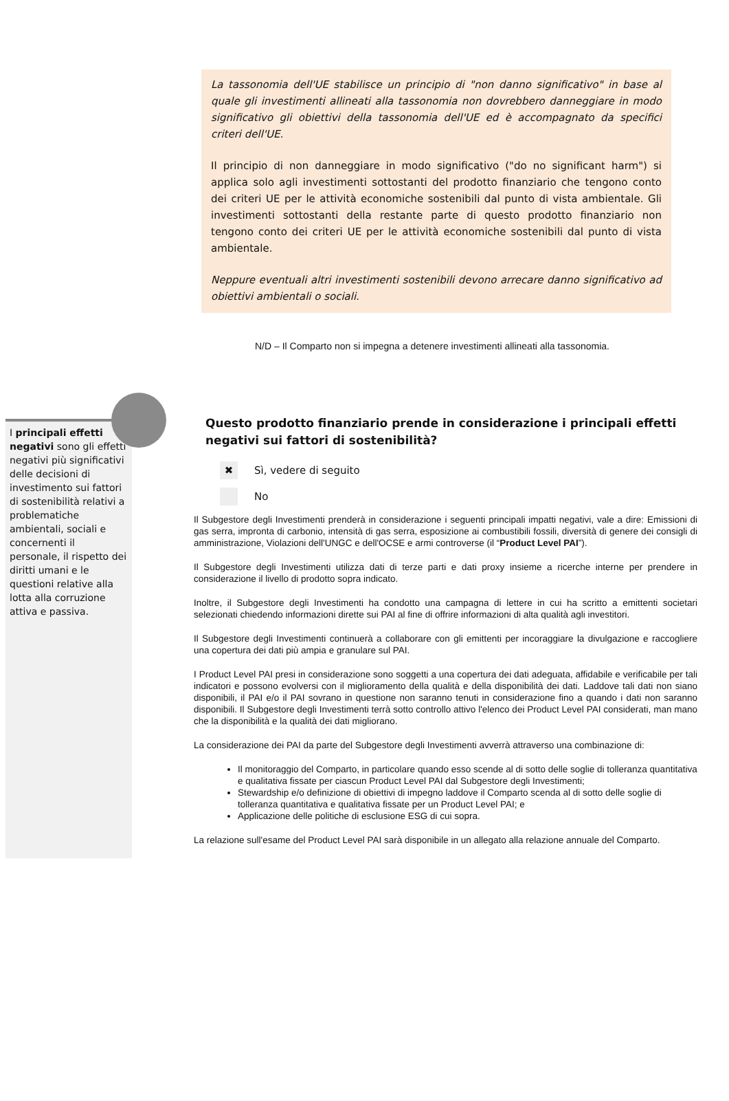La tassonomia dell'UE stabilisce un principio di "non danno significativo" in base al quale gli investimenti allineati alla tassonomia non dovrebbero danneggiare in modo significativo gli obiettivi della tassonomia dell'UE ed è accompagnato da specifici criteri dell'UE.
Il principio di non danneggiare in modo significativo ("do no significant harm") si applica solo agli investimenti sottostanti del prodotto finanziario che tengono conto dei criteri UE per le attività economiche sostenibili dal punto di vista ambientale. Gli investimenti sottostanti della restante parte di questo prodotto finanziario non tengono conto dei criteri UE per le attività economiche sostenibili dal punto di vista ambientale.
Neppure eventuali altri investimenti sostenibili devono arrecare danno significativo ad obiettivi ambientali o sociali.
N/D – Il Comparto non si impegna a detenere investimenti allineati alla tassonomia.
I principali effetti negativi sono gli effetti negativi più significativi delle decisioni di investimento sui fattori di sostenibilità relativi a problematiche ambientali, sociali e concernenti il personale, il rispetto dei diritti umani e le questioni relative alla lotta alla corruzione attiva e passiva.
Questo prodotto finanziario prende in considerazione i principali effetti negativi sui fattori di sostenibilità?
✖ Sì, vedere di seguito
No
Il Subgestore degli Investimenti prenderà in considerazione i seguenti principali impatti negativi, vale a dire: Emissioni di gas serra, impronta di carbonio, intensità di gas serra, esposizione ai combustibili fossili, diversità di genere dei consigli di amministrazione, Violazioni dell'UNGC e dell'OCSE e armi controverse (il “Product Level PAI”).
Il Subgestore degli Investimenti utilizza dati di terze parti e dati proxy insieme a ricerche interne per prendere in considerazione il livello di prodotto sopra indicato.
Inoltre, il Subgestore degli Investimenti ha condotto una campagna di lettere in cui ha scritto a emittenti societari selezionati chiedendo informazioni dirette sui PAI al fine di offrire informazioni di alta qualità agli investitori.
Il Subgestore degli Investimenti continuerà a collaborare con gli emittenti per incoraggiare la divulgazione e raccogliere una copertura dei dati più ampia e granulare sul PAI.
I Product Level PAI presi in considerazione sono soggetti a una copertura dei dati adeguata, affidabile e verificabile per tali indicatori e possono evolversi con il miglioramento della qualità e della disponibilità dei dati. Laddove tali dati non siano disponibili, il PAI e/o il PAI sovrano in questione non saranno tenuti in considerazione fino a quando i dati non saranno disponibili. Il Subgestore degli Investimenti terrà sotto controllo attivo l'elenco dei Product Level PAI considerati, man mano che la disponibilità e la qualità dei dati migliorano.
La considerazione dei PAI da parte del Subgestore degli Investimenti avverrà attraverso una combinazione di:
Il monitoraggio del Comparto, in particolare quando esso scende al di sotto delle soglie di tolleranza quantitativa e qualitativa fissate per ciascun Product Level PAI dal Subgestore degli Investimenti;
Stewardship e/o definizione di obiettivi di impegno laddove il Comparto scenda al di sotto delle soglie di tolleranza quantitativa e qualitativa fissate per un Product Level PAI; e
Applicazione delle politiche di esclusione ESG di cui sopra.
La relazione sull'esame del Product Level PAI sarà disponibile in un allegato alla relazione annuale del Comparto.